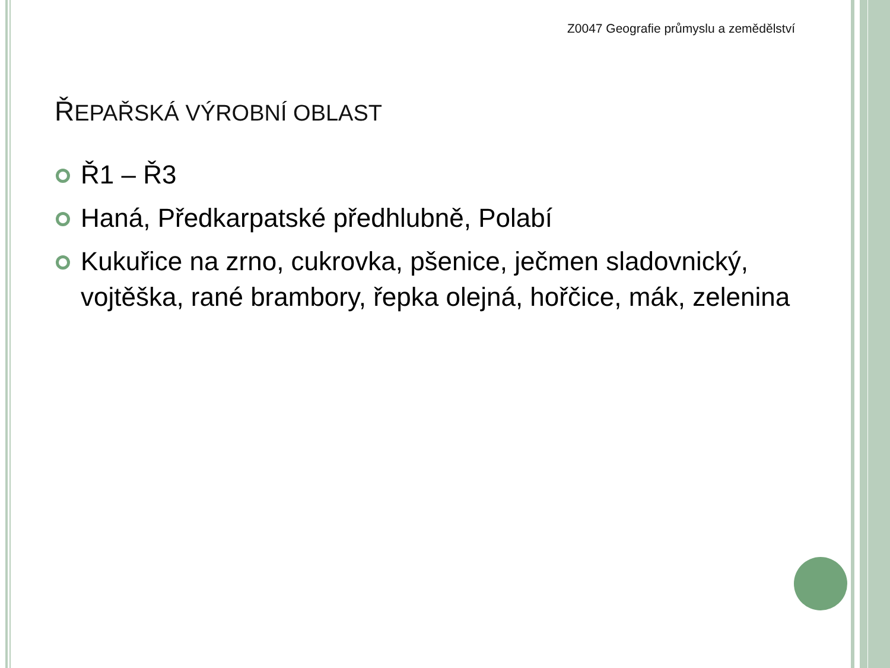Z0047 Geografie průmyslu a zemědělství
ŘEPAŘSKÁ VÝROBNÍ OBLAST
Ř1 – Ř3
Haná, Předkarpatské předhlubně, Polabí
Kukuřice na zrno, cukrovka, pšenice, ječmen sladovnický, vojtěška, rané brambory, řepka olejná, hořčice, mák, zelenina